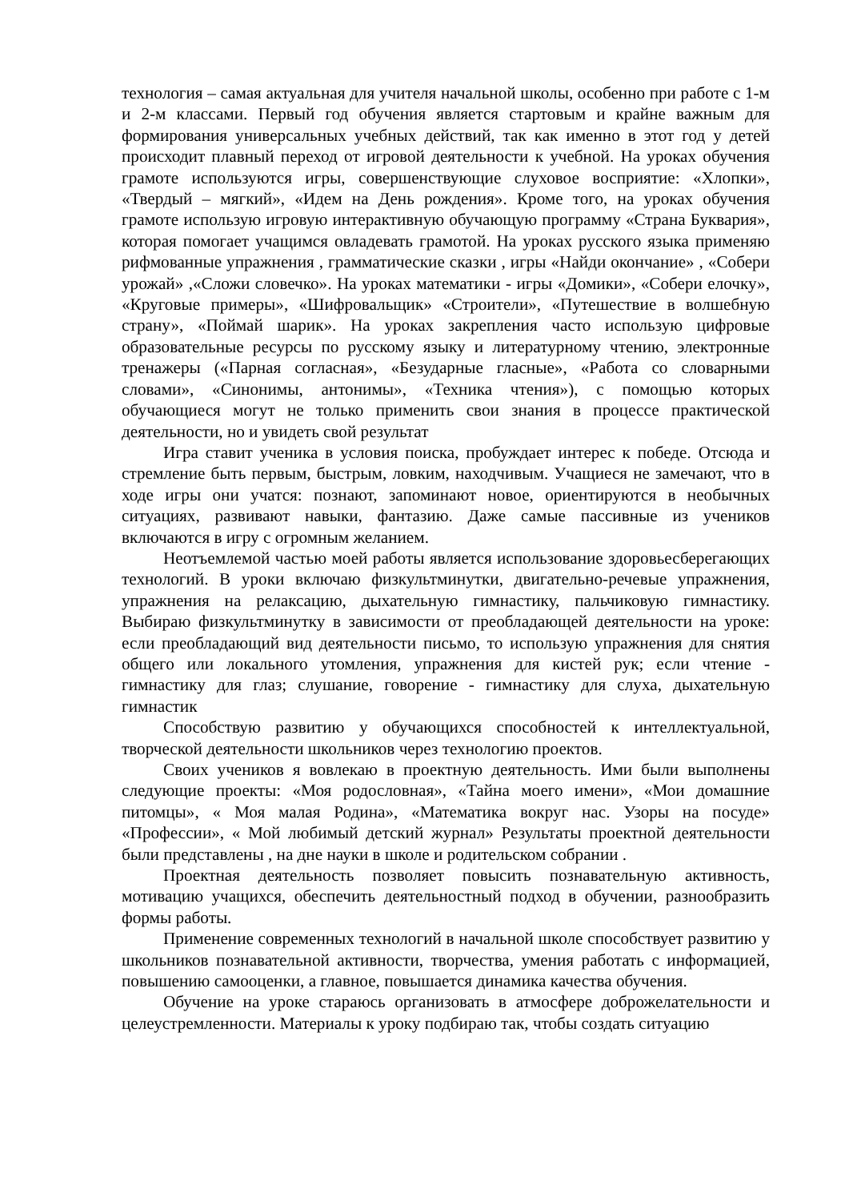технология – самая актуальная для учителя начальной школы, особенно при работе с 1-м и 2-м классами. Первый год обучения является стартовым и крайне важным для формирования универсальных учебных действий, так как именно в этот год у детей происходит плавный переход от игровой деятельности к учебной. На уроках обучения грамоте используются игры, совершенствующие слуховое восприятие: «Хлопки», «Твердый – мягкий», «Идем на День рождения». Кроме того, на уроках обучения грамоте использую игровую интерактивную обучающую программу «Страна Буквария», которая помогает учащимся овладевать грамотой. На уроках русского языка применяю рифмованные упражнения , грамматические сказки , игры «Найди окончание» , «Собери урожай» ,«Сложи словечко». На уроках математики - игры «Домики», «Собери елочку», «Круговые примеры», «Шифровальщик» «Строители», «Путешествие в волшебную страну», «Поймай шарик». На уроках закрепления часто использую цифровые образовательные ресурсы по русскому языку и литературному чтению, электронные тренажеры («Парная согласная», «Безударные гласные», «Работа со словарными словами», «Синонимы, антонимы», «Техника чтения»), с помощью которых обучающиеся могут не только применить свои знания в процессе практической деятельности, но и увидеть свой результат
Игра ставит ученика в условия поиска, пробуждает интерес к победе. Отсюда и стремление быть первым, быстрым, ловким, находчивым. Учащиеся не замечают, что в ходе игры они учатся: познают, запоминают новое, ориентируются в необычных ситуациях, развивают навыки, фантазию. Даже самые пассивные из учеников включаются в игру с огромным желанием.
Неотъемлемой частью моей работы является использование здоровьесберегающих технологий. В уроки включаю физкультминутки, двигательно-речевые упражнения, упражнения на релаксацию, дыхательную гимнастику, пальчиковую гимнастику. Выбираю физкультминутку в зависимости от преобладающей деятельности на уроке: если преобладающий вид деятельности письмо, то использую упражнения для снятия общего или локального утомления, упражнения для кистей рук; если чтение - гимнастику для глаз; слушание, говорение - гимнастику для слуха, дыхательную гимнастик
Способствую развитию у обучающихся способностей к интеллектуальной, творческой деятельности школьников через технологию проектов.
Своих учеников я вовлекаю в проектную деятельность. Ими были выполнены следующие проекты: «Моя родословная», «Тайна моего имени», «Мои домашние питомцы», « Моя малая Родина», «Математика вокруг нас. Узоры на посуде» «Профессии», « Мой любимый детский журнал» Результаты проектной деятельности были представлены , на дне науки в школе и родительском собрании .
Проектная деятельность позволяет повысить познавательную активность, мотивацию учащихся, обеспечить деятельностный подход в обучении, разнообразить формы работы.
Применение современных технологий в начальной школе способствует развитию у школьников познавательной активности, творчества, умения работать с информацией, повышению самооценки, а главное, повышается динамика качества обучения.
Обучение на уроке стараюсь организовать в атмосфере доброжелательности и целеустремленности. Материалы к уроку подбираю так, чтобы создать ситуацию